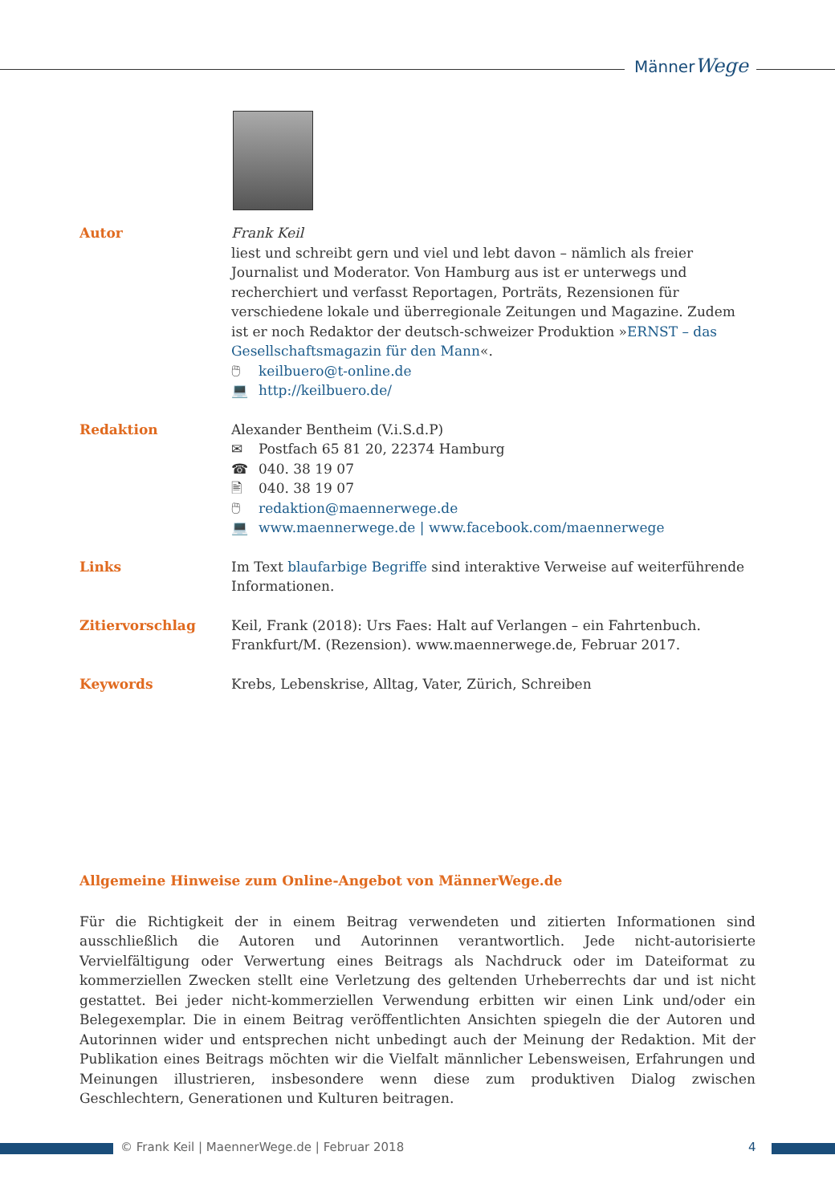MännerWege
Autor Frank Keil
liest und schreibt gern und viel und lebt davon – nämlich als freier Journalist und Moderator. Von Hamburg aus ist er unterwegs und recherchiert und verfasst Reportagen, Porträts, Rezensionen für verschiedene lokale und überregionale Zeitungen und Magazine. Zudem ist er noch Redaktor der deutsch-schweizer Produktion »ERNST – das Gesellschaftsmagazin für den Mann«.
🖱 keilbuero@t-online.de
💻 http://keilbuero.de/
Redaktion Alexander Bentheim (V.i.S.d.P)
✉ Postfach 65 81 20, 22374 Hamburg
☎ 040. 38 19 07
🖹 040. 38 19 07
🖱 redaktion@maennerwege.de
💻 www.maennerwege.de | www.facebook.com/maennerwege
Links Im Text blaufarbige Begriffe sind interaktive Verweise auf weiterführende Informationen.
Zitiervorschlag Keil, Frank (2018): Urs Faes: Halt auf Verlangen – ein Fahrtenbuch. Frankfurt/M. (Rezension). www.maennerwege.de, Februar 2017.
Keywords Krebs, Lebenskrise, Alltag, Vater, Zürich, Schreiben
Allgemeine Hinweise zum Online-Angebot von MännerWege.de
Für die Richtigkeit der in einem Beitrag verwendeten und zitierten Informationen sind ausschließlich die Autoren und Autorinnen verantwortlich. Jede nicht-autorisierte Vervielfältigung oder Verwertung eines Beitrags als Nachdruck oder im Dateiformat zu kommerziellen Zwecken stellt eine Verletzung des geltenden Urheberrechts dar und ist nicht gestattet. Bei jeder nicht-kommerziellen Verwendung erbitten wir einen Link und/oder ein Belegexemplar. Die in einem Beitrag veröffentlichten Ansichten spiegeln die der Autoren und Autorinnen wider und entsprechen nicht unbedingt auch der Meinung der Redaktion. Mit der Publikation eines Beitrags möchten wir die Vielfalt männlicher Lebensweisen, Erfahrungen und Meinungen illustrieren, insbesondere wenn diese zum produktiven Dialog zwischen Geschlechtern, Generationen und Kulturen beitragen.
© Frank Keil | MaennerWege.de | Februar 2018 4